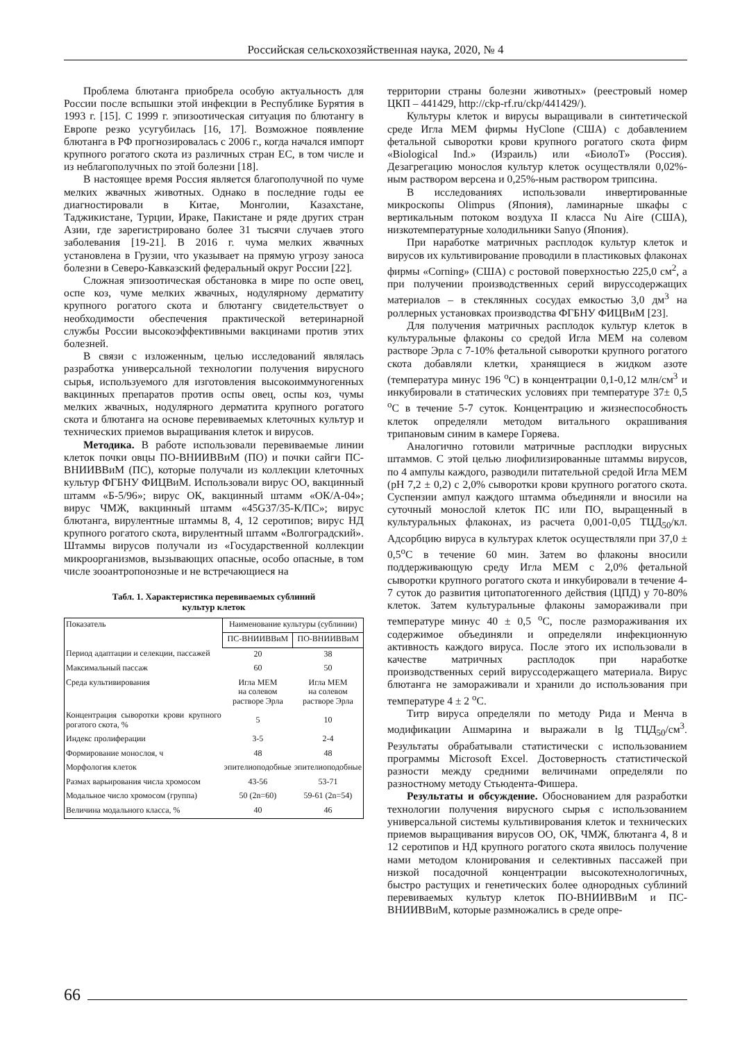Российская сельскохозяйственная наука, 2020, № 4
Проблема блютанга приобрела особую актуальность для России после вспышки этой инфекции в Республике Бурятия в 1993 г. [15]. С 1999 г. эпизоотическая ситуация по блютангу в Европе резко усугубилась [16, 17]. Возможное появление блютанга в РФ прогнозировалась с 2006 г., когда начался импорт крупного рогатого скота из различных стран ЕС, в том числе и из неблагополучных по этой болезни [18].
В настоящее время Россия является благополучной по чуме мелких жвачных животных. Однако в последние годы ее диагностировали в Китае, Монголии, Казахстане, Таджикистане, Турции, Ираке, Пакистане и ряде других стран Азии, где зарегистрировано более 31 тысячи случаев этого заболевания [19-21]. В 2016 г. чума мелких жвачных установлена в Грузии, что указывает на прямую угрозу заноса болезни в Северо-Кавказский федеральный округ России [22].
Сложная эпизоотическая обстановка в мире по оспе овец, оспе коз, чуме мелких жвачных, нодулярному дерматиту крупного рогатого скота и блютангу свидетельствует о необходимости обеспечения практической ветеринарной службы России высокоэффективными вакцинами против этих болезней.
В связи с изложенным, целью исследований являлась разработка универсальной технологии получения вирусного сырья, используемого для изготовления высокоиммуногенных вакцинных препаратов против оспы овец, оспы коз, чумы мелких жвачных, нодулярного дерматита крупного рогатого скота и блютанга на основе перевиваемых клеточных культур и технических приемов выращивания клеток и вирусов.
Методика. В работе использовали перевиваемые линии клеток почки овцы ПО-ВНИИВВиМ (ПО) и почки сайги ПС-ВНИИВВиМ (ПС), которые получали из коллекции клеточных культур ФГБНУ ФИЦВиМ. Использовали вирус ОО, вакцинный штамм «Б-5/96»; вирус ОК, вакцинный штамм «ОК/А-04»; вирус ЧМЖ, вакцинный штамм «45G37/35-К/ПС»; вирус блютанга, вирулентные штаммы 8, 4, 12 серотипов; вирус НД крупного рогатого скота, вирулентный штамм «Волгоградский». Штаммы вирусов получали из «Государственной коллекции микроорганизмов, вызывающих опасные, особо опасные, в том числе зооантропонозные и не встречающиеся на
Табл. 1. Характеристика перевиваемых сублиний
культур клеток
| Показатель | Наименование культуры (сублинии) | |
| --- | --- | --- |
| | ПС-ВНИИВВиМ | ПО-ВНИИВВиМ |
| Период адаптации и селекции, пассажей | 20 | 38 |
| Максимальный пассаж | 60 | 50 |
| Среда культивирования | Игла МЕМ на солевом растворе Эрла | Игла МЕМ на солевом растворе Эрла |
| Концентрация сыворотки крови крупного рогатого скота, % | 5 | 10 |
| Индекс пролиферации | 3-5 | 2-4 |
| Формирование монослоя, ч | 48 | 48 |
| Морфология клеток | эпителиоподобные | эпителиоподобные |
| Размах варьирования числа хромосом | 43-56 | 53-71 |
| Модальное число хромосом (группа) | 50 (2n=60) | 59-61 (2n=54) |
| Величина модального класса, % | 40 | 46 |
территории страны болезни животных» (реестровый номер ЦКП – 441429, http://ckp-rf.ru/ckp/441429/).
Культуры клеток и вирусы выращивали в синтетической среде Игла МЕМ фирмы HyClone (США) с добавлением фетальной сыворотки крови крупного рогатого скота фирм «Biological Ind.» (Израиль) или «БиолоТ» (Россия). Дезагрегацию монослоя культур клеток осуществляли 0,02%-ным раствором версена и 0,25%-ным раствором трипсина.
В исследованиях использовали инвертированные микроскопы Olimpus (Япония), ламинарные шкафы с вертикальным потоком воздуха II класса Nu Aire (США), низкотемпературные холодильники Sanyo (Япония).
При наработке матричных расплодок культур клеток и вирусов их культивирование проводили в пластиковых флаконах фирмы «Corning» (США) с ростовой поверхностью 225,0 см<sup>2</sup>, а при получении производственных серий вируссодержащих материалов – в стеклянных сосудах емкостью 3,0 дм<sup>3</sup> на роллерных установках производства ФГБНУ ФИЦВиМ [23].
Для получения матричных расплодок культур клеток в культуральные флаконы со средой Игла МЕМ на солевом растворе Эрла с 7-10% фетальной сыворотки крупного рогатого скота добавляли клетки, хранящиеся в жидком азоте (температура минус 196 <sup>о</sup>С) в концентрации 0,1-0,12 млн/см<sup>3</sup> и инкубировали в статических условиях при температуре 37± 0,5 <sup>о</sup>С в течение 5-7 суток. Концентрацию и жизнеспособность клеток определяли методом витального окрашивания трипановым синим в камере Горяева.
Аналогично готовили матричные расплодки вирусных штаммов. С этой целью лиофилизированные штаммы вирусов, по 4 ампулы каждого, разводили питательной средой Игла МЕМ (рН 7,2 ± 0,2) с 2,0% сыворотки крови крупного рогатого скота. Суспензии ампул каждого штамма объединяли и вносили на суточный монослой клеток ПС или ПО, выращенный в культуральных флаконах, из расчета 0,001-0,05 ТЦД<sub>50</sub>/кл. Адсорбцию вируса в культурах клеток осуществляли при 37,0 ± 0,5<sup>о</sup>С в течение 60 мин. Затем во флаконы вносили поддерживающую среду Игла МЕМ с 2,0% фетальной сыворотки крупного рогатого скота и инкубировали в течение 4-7 суток до развития цитопатогенного действия (ЦПД) у 70-80% клеток. Затем культуральные флаконы замораживали при температуре минус 40 ± 0,5 <sup>о</sup>С, после размораживания их содержимое объединяли и определяли инфекционную активность каждого вируса. После этого их использовали в качестве матричных расплодок при наработке производственных серий вируссодержащего материала. Вирус блютанга не замораживали и хранили до использования при температуре 4 ± 2 <sup>о</sup>С.
Титр вируса определяли по методу Рида и Менча в модификации Ашмарина и выражали в lg ТЦД<sub>50</sub>/см<sup>3</sup>. Результаты обрабатывали статистически с использованием программы Microsoft Excel. Достоверность статистической разности между средними величинами определяли по разностному методу Стьюдента-Фишера.
Результаты и обсуждение. Обоснованием для разработки технологии получения вирусного сырья с использованием универсальной системы культивирования клеток и технических приемов выращивания вирусов ОО, ОК, ЧМЖ, блютанга 4, 8 и 12 серотипов и НД крупного рогатого скота явилось получение нами методом клонирования и селективных пассажей при низкой посадочной концентрации высокотехнологичных, быстро растущих и генетических более однородных сублиний перевиваемых культур клеток ПО-ВНИИВВиМ и ПС-ВНИИВВиМ, которые размножались в среде опре-
66